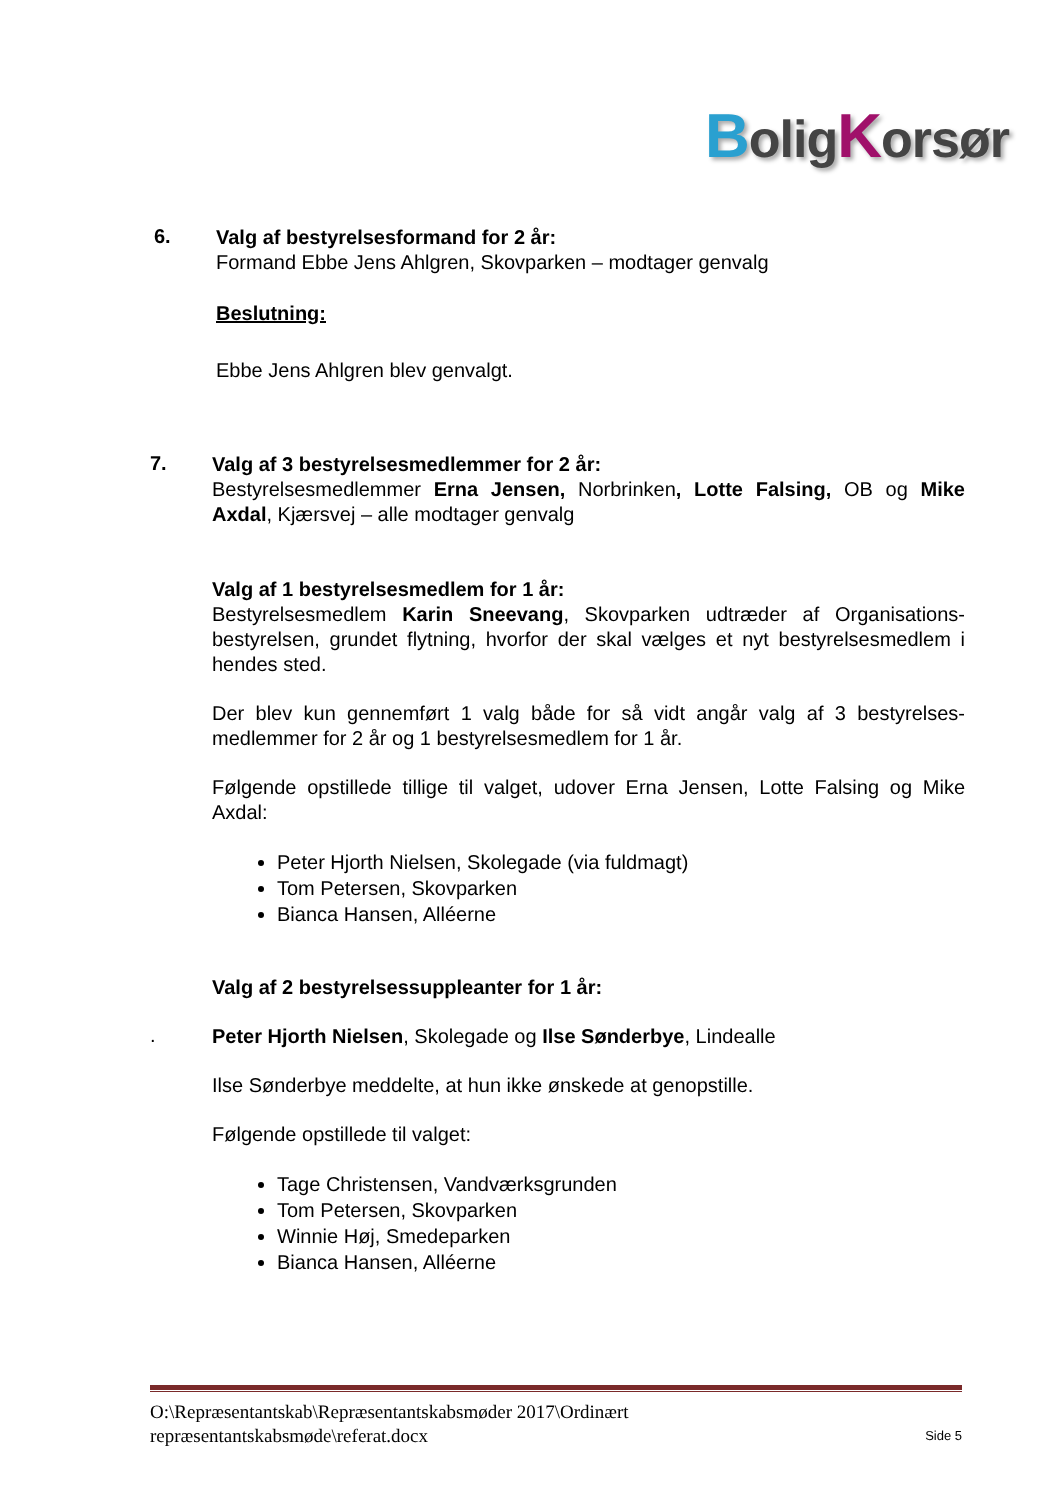BoligKorsør
6.
Valg af bestyrelsesformand for 2 år:
Formand Ebbe Jens Ahlgren, Skovparken – modtager genvalg
Beslutning:
Ebbe Jens Ahlgren blev genvalgt.
7.
Valg af 3 bestyrelsesmedlemmer for 2 år:
Bestyrelsesmedlemmer Erna Jensen, Norbrinken, Lotte Falsing, OB og Mike Axdal, Kjærsvej – alle modtager genvalg
Valg af 1 bestyrelsesmedlem for 1 år:
Bestyrelsesmedlem Karin Sneevang, Skovparken udtræder af Organisations-bestyrelsen, grundet flytning, hvorfor der skal vælges et nyt bestyrelsesmedlem i hendes sted.
Der blev kun gennemført 1 valg både for så vidt angår valg af 3 bestyrelses-medlemmer for 2 år og 1 bestyrelsesmedlem for 1 år.
Følgende opstillede tillige til valget, udover Erna Jensen, Lotte Falsing og Mike Axdal:
Peter Hjorth Nielsen, Skolegade (via fuldmagt)
Tom Petersen, Skovparken
Bianca Hansen, Alléerne
Valg af 2 bestyrelsessuppleanter for 1 år:
.
Peter Hjorth Nielsen, Skolegade og Ilse Sønderbye, Lindealle
Ilse Sønderbye meddelte, at hun ikke ønskede at genopstille.
Følgende opstillede til valget:
Tage Christensen, Vandværksgrunden
Tom Petersen, Skovparken
Winnie Høj, Smedeparken
Bianca Hansen, Alléerne
O:\Repræsentantskab\Repræsentantskabsmøder 2017\Ordinært
repræsentantskabsmøde\referat.docx
Side 5